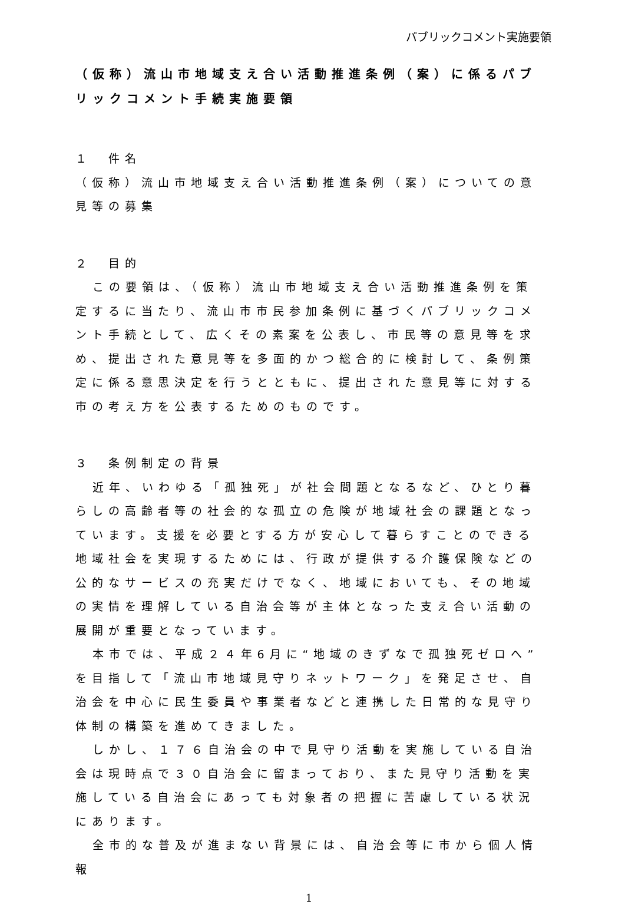パブリックコメント実施要領
（仮称）流山市地域支え合い活動推進条例（案）に係るパブリックコメント手続実施要領
１　件名
（仮称）流山市地域支え合い活動推進条例（案）についての意見等の募集
２　目的
この要領は、（仮称）流山市地域支え合い活動推進条例を策定するに当たり、流山市市民参加条例に基づくパブリックコメント手続として、広くその素案を公表し、市民等の意見等を求め、提出された意見等を多面的かつ総合的に検討して、条例策定に係る意思決定を行うとともに、提出された意見等に対する市の考え方を公表するためのものです。
３　条例制定の背景
近年、いわゆる「孤独死」が社会問題となるなど、ひとり暮らしの高齢者等の社会的な孤立の危険が地域社会の課題となっています。支援を必要とする方が安心して暮らすことのできる地域社会を実現するためには、行政が提供する介護保険などの公的なサービスの充実だけでなく、地域においても、その地域の実情を理解している自治会等が主体となった支え合い活動の展開が重要となっています。
本市では、平成２４年6月に“地域のきずなで孤独死ゼロへ”を目指して「流山市地域見守りネットワーク」を発足させ、自治会を中心に民生委員や事業者などと連携した日常的な見守り体制の構築を進めてきました。
しかし、１７６自治会の中で見守り活動を実施している自治会は現時点で３０自治会に留まっており、また見守り活動を実施している自治会にあっても対象者の把握に苦慮している状況にあります。
全市的な普及が進まない背景には、自治会等に市から個人情報
1